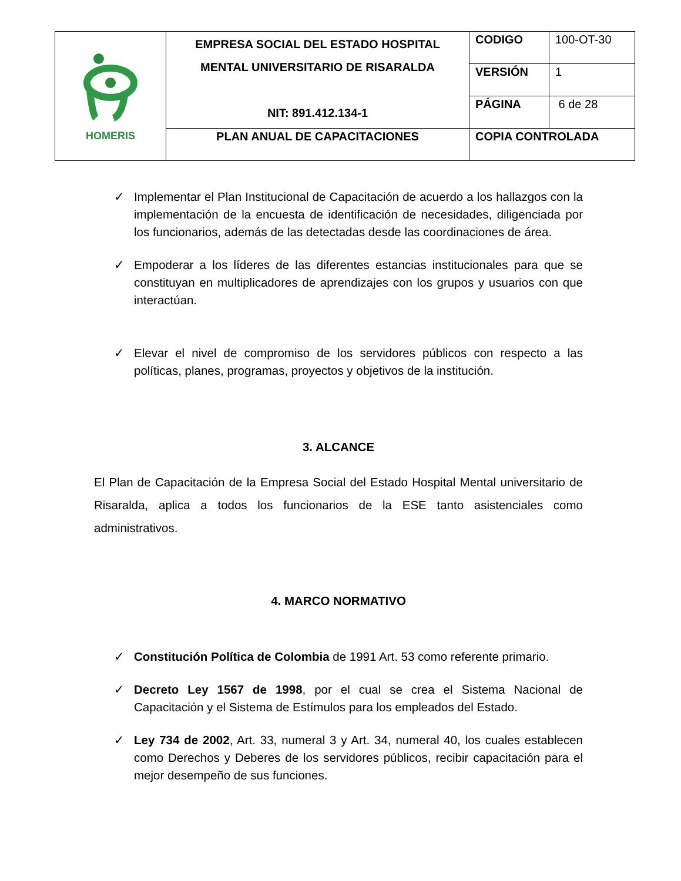| HOMERIS | EMPRESA SOCIAL DEL ESTADO HOSPITAL MENTAL UNIVERSITARIO DE RISARALDA NIT: 891.412.134-1 | CODIGO | 100-OT-30 |
| | | VERSIÓN | 1 |
| | | PÁGINA | 6 de 28 |
| | PLAN ANUAL DE CAPACITACIONES | COPIA CONTROLADA | |
✓ Implementar el Plan Institucional de Capacitación de acuerdo a los hallazgos con la implementación de la encuesta de identificación de necesidades, diligenciada por los funcionarios, además de las detectadas desde las coordinaciones de área.
✓ Empoderar a los líderes de las diferentes estancias institucionales para que se constituyan en multiplicadores de aprendizajes con los grupos y usuarios con que interactúan.
✓ Elevar el nivel de compromiso de los servidores públicos con respecto a las políticas, planes, programas, proyectos y objetivos de la institución.
3. ALCANCE
El Plan de Capacitación de la Empresa Social del Estado Hospital Mental universitario de Risaralda, aplica a todos los funcionarios de la ESE tanto asistenciales como administrativos.
4. MARCO NORMATIVO
✓ Constitución Política de Colombia de 1991 Art. 53 como referente primario.
✓ Decreto Ley 1567 de 1998, por el cual se crea el Sistema Nacional de Capacitación y el Sistema de Estímulos para los empleados del Estado.
✓ Ley 734 de 2002, Art. 33, numeral 3 y Art. 34, numeral 40, los cuales establecen como Derechos y Deberes de los servidores públicos, recibir capacitación para el mejor desempeño de sus funciones.